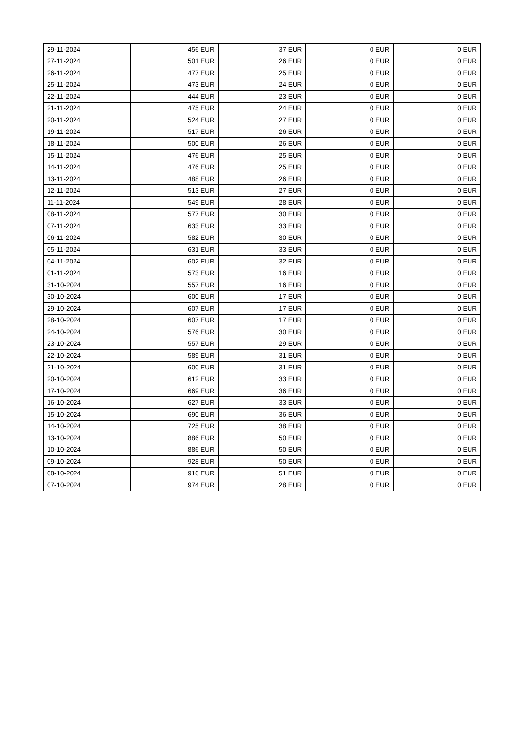| 29-11-2024 | 456 EUR | 37 EUR | 0 EUR | 0 EUR |
| 27-11-2024 | 501 EUR | 26 EUR | 0 EUR | 0 EUR |
| 26-11-2024 | 477 EUR | 25 EUR | 0 EUR | 0 EUR |
| 25-11-2024 | 473 EUR | 24 EUR | 0 EUR | 0 EUR |
| 22-11-2024 | 444 EUR | 23 EUR | 0 EUR | 0 EUR |
| 21-11-2024 | 475 EUR | 24 EUR | 0 EUR | 0 EUR |
| 20-11-2024 | 524 EUR | 27 EUR | 0 EUR | 0 EUR |
| 19-11-2024 | 517 EUR | 26 EUR | 0 EUR | 0 EUR |
| 18-11-2024 | 500 EUR | 26 EUR | 0 EUR | 0 EUR |
| 15-11-2024 | 476 EUR | 25 EUR | 0 EUR | 0 EUR |
| 14-11-2024 | 476 EUR | 25 EUR | 0 EUR | 0 EUR |
| 13-11-2024 | 488 EUR | 26 EUR | 0 EUR | 0 EUR |
| 12-11-2024 | 513 EUR | 27 EUR | 0 EUR | 0 EUR |
| 11-11-2024 | 549 EUR | 28 EUR | 0 EUR | 0 EUR |
| 08-11-2024 | 577 EUR | 30 EUR | 0 EUR | 0 EUR |
| 07-11-2024 | 633 EUR | 33 EUR | 0 EUR | 0 EUR |
| 06-11-2024 | 582 EUR | 30 EUR | 0 EUR | 0 EUR |
| 05-11-2024 | 631 EUR | 33 EUR | 0 EUR | 0 EUR |
| 04-11-2024 | 602 EUR | 32 EUR | 0 EUR | 0 EUR |
| 01-11-2024 | 573 EUR | 16 EUR | 0 EUR | 0 EUR |
| 31-10-2024 | 557 EUR | 16 EUR | 0 EUR | 0 EUR |
| 30-10-2024 | 600 EUR | 17 EUR | 0 EUR | 0 EUR |
| 29-10-2024 | 607 EUR | 17 EUR | 0 EUR | 0 EUR |
| 28-10-2024 | 607 EUR | 17 EUR | 0 EUR | 0 EUR |
| 24-10-2024 | 576 EUR | 30 EUR | 0 EUR | 0 EUR |
| 23-10-2024 | 557 EUR | 29 EUR | 0 EUR | 0 EUR |
| 22-10-2024 | 589 EUR | 31 EUR | 0 EUR | 0 EUR |
| 21-10-2024 | 600 EUR | 31 EUR | 0 EUR | 0 EUR |
| 20-10-2024 | 612 EUR | 33 EUR | 0 EUR | 0 EUR |
| 17-10-2024 | 669 EUR | 36 EUR | 0 EUR | 0 EUR |
| 16-10-2024 | 627 EUR | 33 EUR | 0 EUR | 0 EUR |
| 15-10-2024 | 690 EUR | 36 EUR | 0 EUR | 0 EUR |
| 14-10-2024 | 725 EUR | 38 EUR | 0 EUR | 0 EUR |
| 13-10-2024 | 886 EUR | 50 EUR | 0 EUR | 0 EUR |
| 10-10-2024 | 886 EUR | 50 EUR | 0 EUR | 0 EUR |
| 09-10-2024 | 928 EUR | 50 EUR | 0 EUR | 0 EUR |
| 08-10-2024 | 916 EUR | 51 EUR | 0 EUR | 0 EUR |
| 07-10-2024 | 974 EUR | 28 EUR | 0 EUR | 0 EUR |